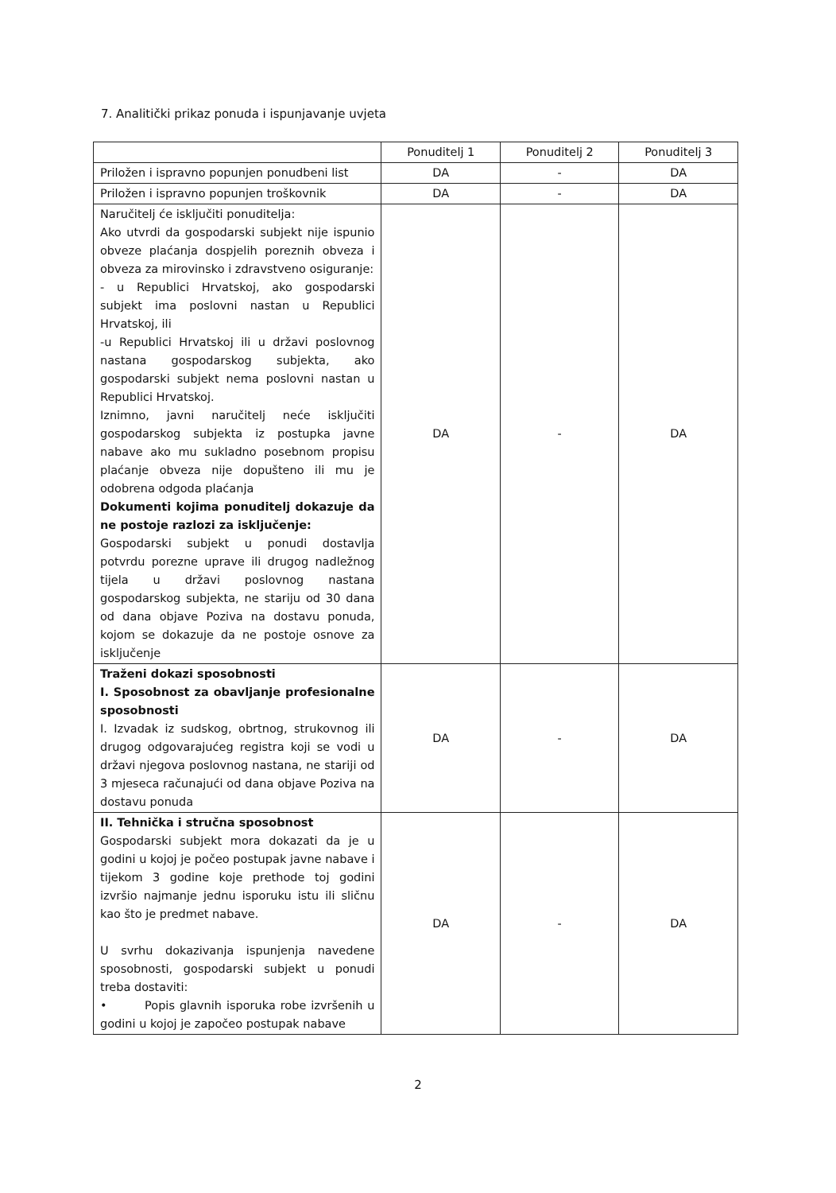7. Analitički prikaz ponuda i ispunjavanje uvjeta
| | Ponuditelj 1 | Ponuditelj 2 | Ponuditelj 3 |
| --- | --- | --- | --- |
| Priložen i ispravno popunjen ponudbeni list | DA | - | DA |
| Priložen i ispravno popunjen troškovnik | DA | - | DA |
| Naručitelj će isključiti ponuditelja: Ako utvrdi da gospodarski subjekt nije ispunio obveze plaćanja dospjelih poreznih obveza i obveza za mirovinsko i zdravstveno osiguranje: - u Republici Hrvatskoj, ako gospodarski subjekt ima poslovni nastan u Republici Hrvatskoj, ili -u Republici Hrvatskoj ili u državi poslovnog nastana gospodarskog subjekta, ako gospodarski subjekt nema poslovni nastan u Republici Hrvatskoj. Iznimno, javni naručitelj neće isključiti gospodarskog subjekta iz postupka javne nabave ako mu sukladno posebnom propisu plaćanje obveza nije dopušteno ili mu je odobrena odgoda plaćanja Dokumenti kojima ponuditelj dokazuje da ne postoje razlozi za isključenje: Gospodarski subjekt u ponudi dostavlja potvrdu porezne uprave ili drugog nadležnog tijela u državi poslovnog nastana gospodarskog subjekta, ne stariju od 30 dana od dana objave Poziva na dostavu ponuda, kojom se dokazuje da ne postoje osnove za isključenje | DA | - | DA |
| Traženi dokazi sposobnosti I. Sposobnost za obavljanje profesionalne sposobnosti I. Izvadak iz sudskog, obrtnog, strukovnog ili drugog odgovarajućeg registra koji se vodi u državi njegova poslovnog nastana, ne stariji od 3 mjeseca računajući od dana objave Poziva na dostavu ponuda | DA | - | DA |
| II. Tehnička i stručna sposobnost Gospodarski subjekt mora dokazati da je u godini u kojoj je počeo postupak javne nabave i tijekom 3 godine koje prethode toj godini izvršio najmanje jednu isporuku istu ili sličnu kao što je predmet nabave. U svrhu dokazivanja ispunjenja navedene sposobnosti, gospodarski subjekt u ponudi treba dostaviti: • Popis glavnih isporuka robe izvršenih u godini u kojoj je započeo postupak nabave | DA | - | DA |
2